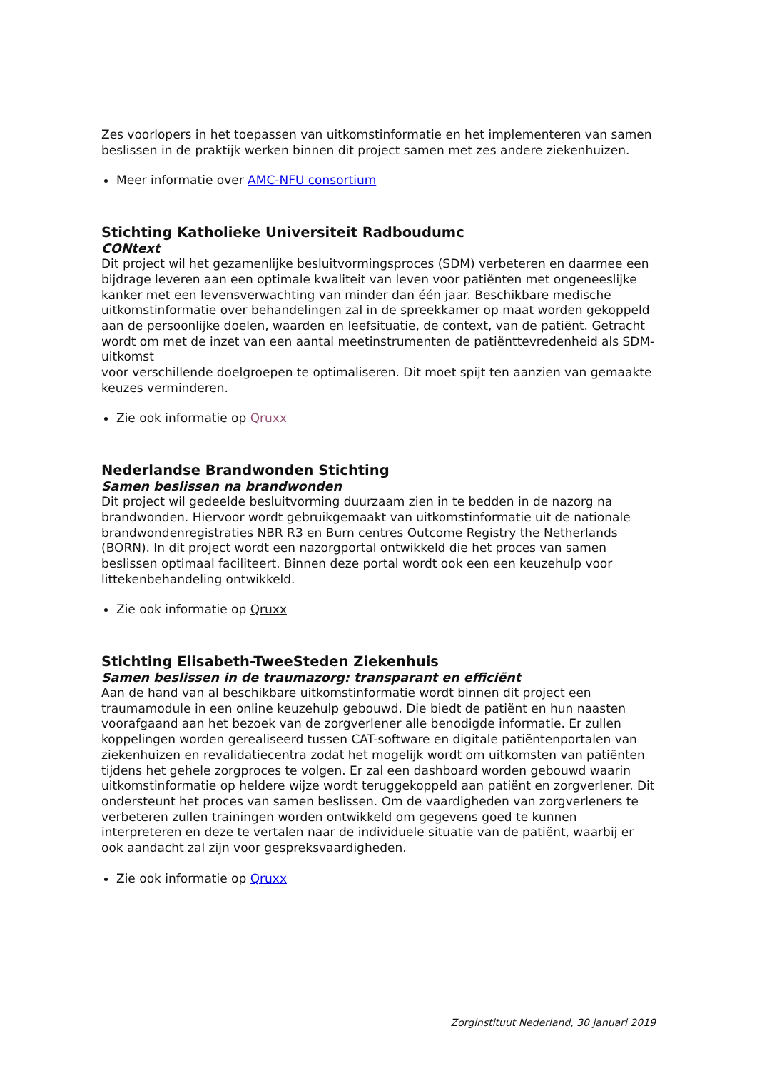Zes voorlopers in het toepassen van uitkomstinformatie en het implementeren van samen beslissen in de praktijk werken binnen dit project samen met zes andere ziekenhuizen.
Meer informatie over AMC-NFU consortium
Stichting Katholieke Universiteit Radboudumc
CONtext
Dit project wil het gezamenlijke besluitvormingsproces (SDM) verbeteren en daarmee een bijdrage leveren aan een optimale kwaliteit van leven voor patiënten met ongeneeslijke kanker met een levensverwachting van minder dan één jaar. Beschikbare medische uitkomstinformatie over behandelingen zal in de spreekkamer op maat worden gekoppeld aan de persoonlijke doelen, waarden en leefsituatie, de context, van de patiënt. Getracht wordt om met de inzet van een aantal meetinstrumenten de patiënttevredenheid als SDM-uitkomst
voor verschillende doelgroepen te optimaliseren. Dit moet spijt ten aanzien van gemaakte keuzes verminderen.
Zie ook informatie op Qruxx
Nederlandse Brandwonden Stichting
Samen beslissen na brandwonden
Dit project wil gedeelde besluitvorming duurzaam zien in te bedden in de nazorg na brandwonden. Hiervoor wordt gebruikgemaakt van uitkomstinformatie uit de nationale brandwondenregistraties NBR R3 en Burn centres Outcome Registry the Netherlands (BORN). In dit project wordt een nazorgportal ontwikkeld die het proces van samen beslissen optimaal faciliteert. Binnen deze portal wordt ook een een keuzehulp voor littekenbehandeling ontwikkeld.
Zie ook informatie op Qruxx
Stichting Elisabeth-TweeSteden Ziekenhuis
Samen beslissen in de traumazorg: transparant en efficiënt
Aan de hand van al beschikbare uitkomstinformatie wordt binnen dit project een traumamodule in een online keuzehulp gebouwd. Die biedt de patiënt en hun naasten voorafgaand aan het bezoek van de zorgverlener alle benodigde informatie. Er zullen koppelingen worden gerealiseerd tussen CAT-software en digitale patiëntenportalen van ziekenhuizen en revalidatiecentra zodat het mogelijk wordt om uitkomsten van patiënten tijdens het gehele zorgproces te volgen. Er zal een dashboard worden gebouwd waarin uitkomstinformatie op heldere wijze wordt teruggekoppeld aan patiënt en zorgverlener. Dit ondersteunt het proces van samen beslissen. Om de vaardigheden van zorgverleners te verbeteren zullen trainingen worden ontwikkeld om gegevens goed te kunnen interpreteren en deze te vertalen naar de individuele situatie van de patiënt, waarbij er ook aandacht zal zijn voor gespreksvaardigheden.
Zie ook informatie op Qruxx
Zorginstituut Nederland, 30 januari 2019